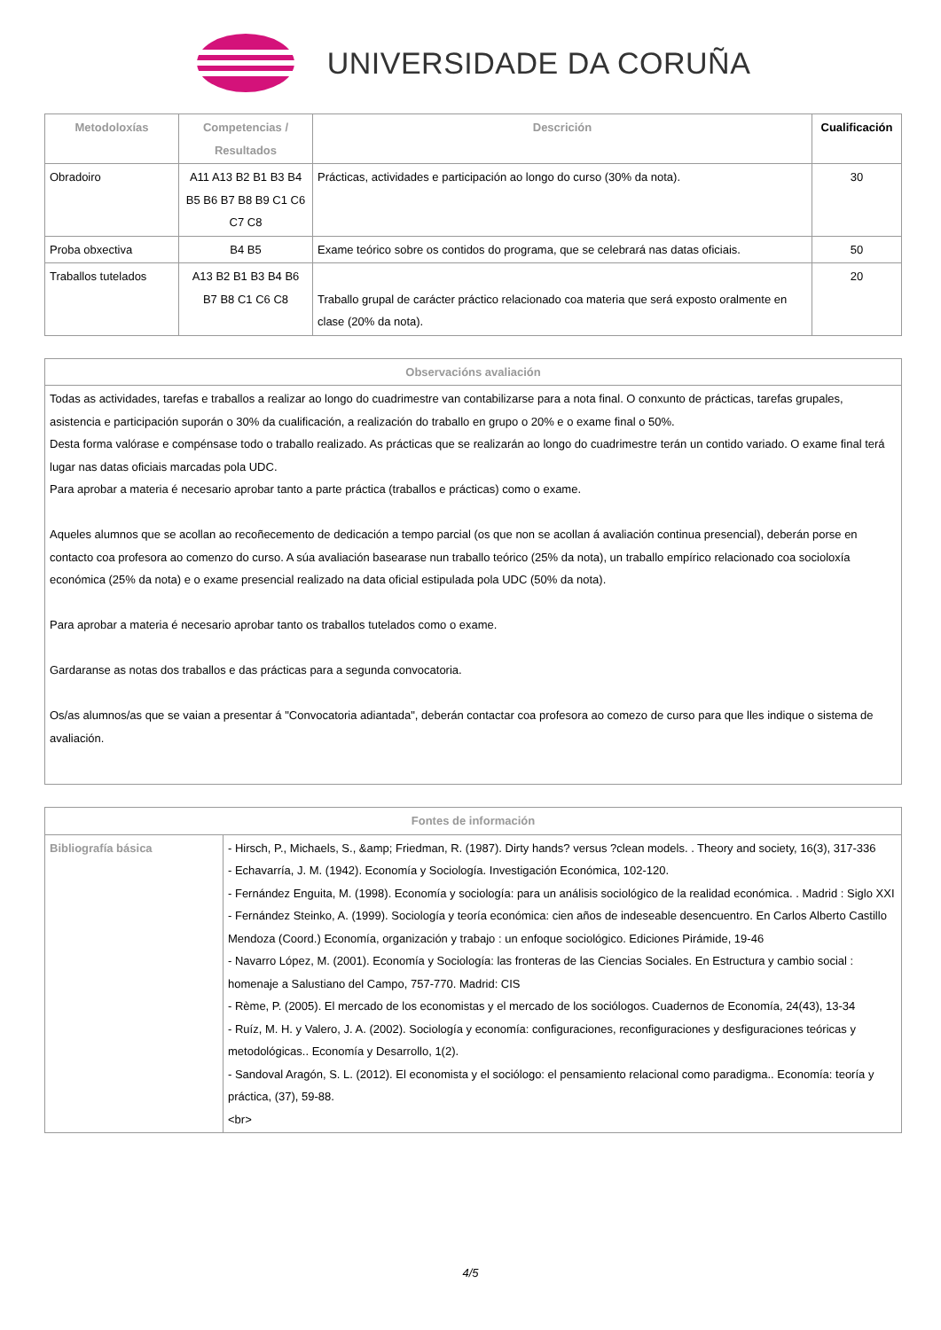UNIVERSIDADE DA CORUÑA
| Metodoloxías | Competencias / Resultados | Descrición | Cualificación |
| --- | --- | --- | --- |
| Obradoiro | A11 A13 B2 B1 B3 B4 B5 B6 B7 B8 B9 C1 C6 C7 C8 | Prácticas, actividades e participación ao longo do curso (30% da nota). | 30 |
| Proba obxectiva | B4 B5 | Exame teórico sobre os contidos do programa, que se celebrará nas datas oficiais. | 50 |
| Traballos tutelados | A13 B2 B1 B3 B4 B6 B7 B8 C1 C6 C8 | Traballo grupal de carácter práctico relacionado coa materia que será exposto oralmente en clase (20% da nota). | 20 |
| Observacións avaliación |
| --- |
| Todas as actividades, tarefas e traballos a realizar ao longo do cuadrimestre van contabilizarse para a nota final. O conxunto de prácticas, tarefas grupales, asistencia e participación suporán o 30% da cualificación, a realización do traballo en grupo o 20% e o exame final o 50%. Desta forma valórase e compénsase todo o traballo realizado. As prácticas que se realizarán ao longo do cuadrimestre terán un contido variado. O exame final terá lugar nas datas oficiais marcadas pola UDC. Para aprobar a materia é necesario aprobar tanto a parte práctica (traballos e prácticas) como o exame. Aqueles alumnos que se acollan ao recoñecemento de dedicación a tempo parcial (os que non se acollan á avaliación continua presencial), deberán porse en contacto coa profesora ao comenzo do curso. A súa avaliación basearase nun traballo teórico (25% da nota), un traballo empírico relacionado coa socioloxía económica (25% da nota) e o exame presencial realizado na data oficial estipulada pola UDC (50% da nota). Para aprobar a materia é necesario aprobar tanto os traballos tutelados como o exame. Gardaranse as notas dos traballos e das prácticas para a segunda convocatoria. Os/as alumnos/as que se vaian a presentar á "Convocatoria adiantada", deberán contactar coa profesora ao comezo de curso para que lles indique o sistema de avaliación. |
| Fontes de información | |
| --- | --- |
| Bibliografía básica | - Hirsch, P., Michaels, S., &amp; Friedman, R. (1987). Dirty hands? versus ?clean models. . Theory and society, 16(3), 317-336 - Echavarría, J. M. (1942). Economía y Sociología. Investigación Económica, 102-120. - Fernández Enguita, M. (1998). Economía y sociología: para un análisis sociológico de la realidad económica. . Madrid : Siglo XXI - Fernández Steinko, A. (1999). Sociología y teoría económica: cien años de indeseable desencuentro. En Carlos Alberto Castillo Mendoza (Coord.) Economía, organización y trabajo : un enfoque sociológico. Ediciones Pirámide, 19-46 - Navarro López, M. (2001). Economía y Sociología: las fronteras de las Ciencias Sociales. En Estructura y cambio social : homenaje a Salustiano del Campo, 757-770. Madrid: CIS - Rème, P. (2005). El mercado de los economistas y el mercado de los sociólogos. Cuadernos de Economía, 24(43), 13-34 - Ruíz, M. H. y Valero, J. A. (2002). Sociología y economía: configuraciones, reconfiguraciones y desfiguraciones teóricas y metodológicas.. Economía y Desarrollo, 1(2). - Sandoval Aragón, S. L. (2012). El economista y el sociólogo: el pensamiento relacional como paradigma.. Economía: teoría y práctica, (37), 59-88. <br> |
4/5